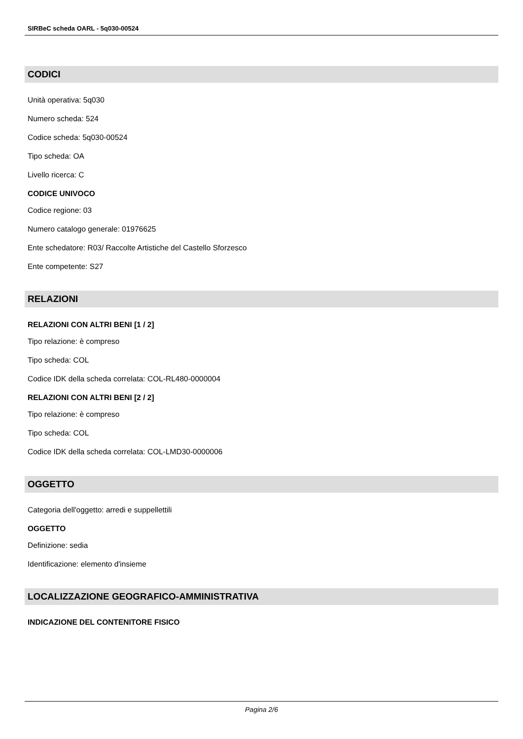SIRBeC scheda OARL - 5q030-00524
CODICI
Unità operativa: 5q030
Numero scheda: 524
Codice scheda: 5q030-00524
Tipo scheda: OA
Livello ricerca: C
CODICE UNIVOCO
Codice regione: 03
Numero catalogo generale: 01976625
Ente schedatore: R03/ Raccolte Artistiche del Castello Sforzesco
Ente competente: S27
RELAZIONI
RELAZIONI CON ALTRI BENI [1 / 2]
Tipo relazione: è compreso
Tipo scheda: COL
Codice IDK della scheda correlata: COL-RL480-0000004
RELAZIONI CON ALTRI BENI [2 / 2]
Tipo relazione: è compreso
Tipo scheda: COL
Codice IDK della scheda correlata: COL-LMD30-0000006
OGGETTO
Categoria dell'oggetto: arredi e suppellettili
OGGETTO
Definizione: sedia
Identificazione: elemento d'insieme
LOCALIZZAZIONE GEOGRAFICO-AMMINISTRATIVA
INDICAZIONE DEL CONTENITORE FISICO
Pagina 2/6